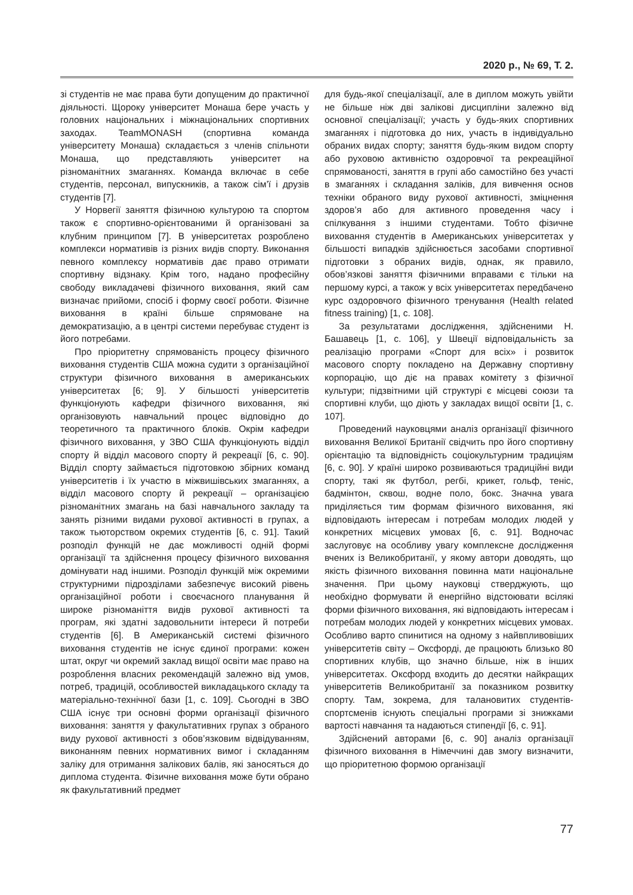2020 р., № 69, Т. 2.
зі студентів не має права бути допущеним до практичної діяльності. Щороку університет Монаша бере участь у головних національних і міжнаціональних спортивних заходах. TeamMONASH (спортивна команда університету Монаша) складається з членів спільноти Монаша, що представляють університет на різноманітних змаганнях. Команда включає в себе студентів, персонал, випускників, а також сім’ї і друзів студентів [7].
У Норвегії заняття фізичною культурою та спортом також є спортивно-орієнтованими й організовані за клубним принципом [7]. В університетах розроблено комплекси нормативів із різних видів спорту. Виконання певного комплексу нормативів дає право отримати спортивну відзнаку. Крім того, надано професійну свободу викладачеві фізичного виховання, який сам визначає прийоми, спосіб і форму своєї роботи. Фізичне виховання в країні більше спрямоване на демократизацію, а в центрі системи перебуває студент із його потребами.
Про пріоритетну спрямованість процесу фізичного виховання студентів США можна судити з організаційної структури фізичного виховання в американських університетах [6; 9]. У більшості університетів функціонують кафедри фізичного виховання, які організовують навчальний процес відповідно до теоретичного та практичного блоків. Окрім кафедри фізичного виховання, у ЗВО США функціонують відділ спорту й відділ масового спорту й рекреації [6, с. 90]. Відділ спорту займається підготовкою збірних команд університетів і їх участю в міжвишівських змаганнях, а відділ масового спорту й рекреації – організацією різноманітних змагань на базі навчального закладу та занять різними видами рухової активності в групах, а також тьюторством окремих студентів [6, с. 91]. Такий розподіл функцій не дає можливості одній формі організації та здійснення процесу фізичного виховання домінувати над іншими. Розподіл функцій між окремими структурними підрозділами забезпечує високий рівень організаційної роботи і своєчасного планування й широке різноманіття видів рухової активності та програм, які здатні задовольнити інтереси й потреби студентів [6]. В Американській системі фізичного виховання студентів не існує єдиної програми: кожен штат, округ чи окремий заклад вищої освіти має право на розроблення власних рекомендацій залежно від умов, потреб, традицій, особливостей викладацького складу та матеріально-технічної бази [1, с. 109]. Сьогодні в ЗВО США існує три основні форми організації фізичного виховання: заняття у факультативних групах з обраного виду рухової активності з обов’язковим відвідуванням, виконанням певних нормативних вимог і складанням заліку для отримання залікових балів, які заносяться до диплома студента. Фізичне виховання може бути обрано як факультативний предмет
для будь-якої спеціалізації, але в диплом можуть увійти не більше ніж дві залікові дисципліни залежно від основної спеціалізації; участь у будь-яких спортивних змаганнях і підготовка до них, участь в індивідуально обраних видах спорту; заняття будь-яким видом спорту або руховою активністю оздоровчої та рекреаційної спрямованості, заняття в групі або самостійно без участі в змаганнях і складання заліків, для вивчення основ техніки обраного виду рухової активності, зміцнення здоров’я або для активного проведення часу і спілкування з іншими студентами. Тобто фізичне виховання студентів в Американських університетах у більшості випадків здійснюється засобами спортивної підготовки з обраних видів, однак, як правило, обов’язкові заняття фізичними вправами є тільки на першому курсі, а також у всіх університетах передбачено курс оздоровчого фізичного тренування (Health related fitness training) [1, с. 108].
За результатами дослідження, здійсненими Н. Башавець [1, с. 106], у Швеції відповідальність за реалізацію програми «Спорт для всіх» і розвиток масового спорту покладено на Державну спортивну корпорацію, що діє на правах комітету з фізичної культури; підзвітними цій структурі є місцеві союзи та спортивні клуби, що діють у закладах вищої освіти [1, с. 107].
Проведений науковцями аналіз організації фізичного виховання Великої Британії свідчить про його спортивну орієнтацію та відповідність соціокультурним традиціям [6, с. 90]. У країні широко розвиваються традиційні види спорту, такі як футбол, регбі, крикет, гольф, теніс, бадмінтон, сквош, водне поло, бокс. Значна увага приділяється тим формам фізичного виховання, які відповідають інтересам і потребам молодих людей у конкретних місцевих умовах [6, с. 91]. Водночас заслуговує на особливу увагу комплексне дослідження вчених із Великобританії, у якому автори доводять, що якість фізичного виховання повинна мати національне значення. При цьому науковці стверджують, що необхідно формувати й енергійно відстоювати всілякі форми фізичного виховання, які відповідають інтересам і потребам молодих людей у конкретних місцевих умовах. Особливо варто спинитися на одному з найвпливовіших університетів світу – Оксфорді, де працюють близько 80 спортивних клубів, що значно більше, ніж в інших університетах. Оксфорд входить до десятки найкращих університетів Великобританії за показником розвитку спорту. Там, зокрема, для талановитих студентів-спортсменів існують спеціальні програми зі знижками вартості навчання та надаються стипендії [6, с. 91].
Здійснений авторами [6, с. 90] аналіз організації фізичного виховання в Німеччині дав змогу визначити, що пріоритетною формою організації
77